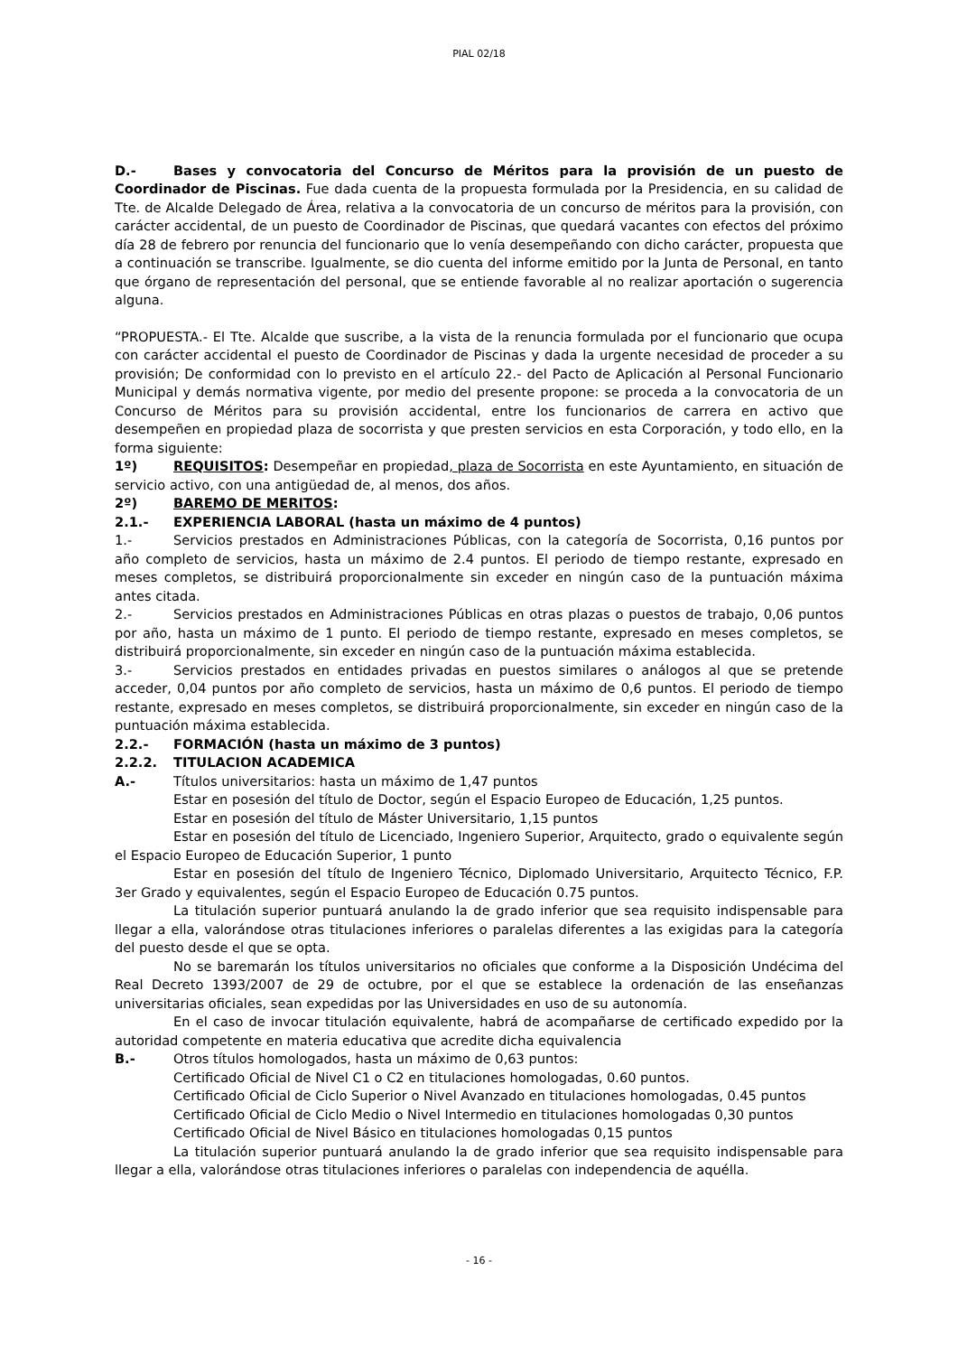PIAL 02/18
D.- Bases y convocatoria del Concurso de Méritos para la provisión de un puesto de Coordinador de Piscinas. Fue dada cuenta de la propuesta formulada por la Presidencia, en su calidad de Tte. de Alcalde Delegado de Área, relativa a la convocatoria de un concurso de méritos para la provisión, con carácter accidental, de un puesto de Coordinador de Piscinas, que quedará vacantes con efectos del próximo día 28 de febrero por renuncia del funcionario que lo venía desempeñando con dicho carácter, propuesta que a continuación se transcribe. Igualmente, se dio cuenta del informe emitido por la Junta de Personal, en tanto que órgano de representación del personal, que se entiende favorable al no realizar aportación o sugerencia alguna.
“PROPUESTA.- El Tte. Alcalde que suscribe, a la vista de la renuncia formulada por el funcionario que ocupa con carácter accidental el puesto de Coordinador de Piscinas y dada la urgente necesidad de proceder a su provisión; De conformidad con lo previsto en el artículo 22.- del Pacto de Aplicación al Personal Funcionario Municipal y demás normativa vigente, por medio del presente propone: se proceda a la convocatoria de un Concurso de Méritos para su provisión accidental, entre los funcionarios de carrera en activo que desempeñen en propiedad plaza de socorrista y que presten servicios en esta Corporación, y todo ello, en la forma siguiente:
1º) REQUISITOS: Desempeñar en propiedad, plaza de Socorrista en este Ayuntamiento, en situación de servicio activo, con una antigüedad de, al menos, dos años.
2º) BAREMO DE MERITOS:
2.1.- EXPERIENCIA LABORAL (hasta un máximo de 4 puntos)
1.- Servicios prestados en Administraciones Públicas, con la categoría de Socorrista, 0,16 puntos por año completo de servicios, hasta un máximo de 2.4 puntos. El periodo de tiempo restante, expresado en meses completos, se distribuirá proporcionalmente sin exceder en ningún caso de la puntuación máxima antes citada.
2.- Servicios prestados en Administraciones Públicas en otras plazas o puestos de trabajo, 0,06 puntos por año, hasta un máximo de 1 punto. El periodo de tiempo restante, expresado en meses completos, se distribuirá proporcionalmente, sin exceder en ningún caso de la puntuación máxima establecida.
3.- Servicios prestados en entidades privadas en puestos similares o análogos al que se pretende acceder, 0,04 puntos por año completo de servicios, hasta un máximo de 0,6 puntos. El periodo de tiempo restante, expresado en meses completos, se distribuirá proporcionalmente, sin exceder en ningún caso de la puntuación máxima establecida.
2.2.- FORMACIÓN (hasta un máximo de 3 puntos)
2.2.2. TITULACION ACADEMICA
A.- Títulos universitarios: hasta un máximo de 1,47 puntos
Estar en posesión del título de Doctor, según el Espacio Europeo de Educación, 1,25 puntos.
Estar en posesión del título de Máster Universitario, 1,15 puntos
Estar en posesión del título de Licenciado, Ingeniero Superior, Arquitecto, grado o equivalente según el Espacio Europeo de Educación Superior, 1 punto
Estar en posesión del título de Ingeniero Técnico, Diplomado Universitario, Arquitecto Técnico, F.P. 3er Grado y equivalentes, según el Espacio Europeo de Educación 0.75 puntos.
La titulación superior puntuará anulando la de grado inferior que sea requisito indispensable para llegar a ella, valorándose otras titulaciones inferiores o paralelas diferentes a las exigidas para la categoría del puesto desde el que se opta.
No se baremarán los títulos universitarios no oficiales que conforme a la Disposición Undécima del Real Decreto 1393/2007 de 29 de octubre, por el que se establece la ordenación de las enseñanzas universitarias oficiales, sean expedidas por las Universidades en uso de su autonomía.
En el caso de invocar titulación equivalente, habrá de acompañarse de certificado expedido por la autoridad competente en materia educativa que acredite dicha equivalencia
B.- Otros títulos homologados, hasta un máximo de 0,63 puntos:
Certificado Oficial de Nivel C1 o C2 en titulaciones homologadas, 0.60 puntos.
Certificado Oficial de Ciclo Superior o Nivel Avanzado en titulaciones homologadas, 0.45 puntos
Certificado Oficial de Ciclo Medio o Nivel Intermedio en titulaciones homologadas 0,30 puntos
Certificado Oficial de Nivel Básico en titulaciones homologadas 0,15 puntos
La titulación superior puntuará anulando la de grado inferior que sea requisito indispensable para llegar a ella, valorándose otras titulaciones inferiores o paralelas con independencia de aquélla.
- 16 -